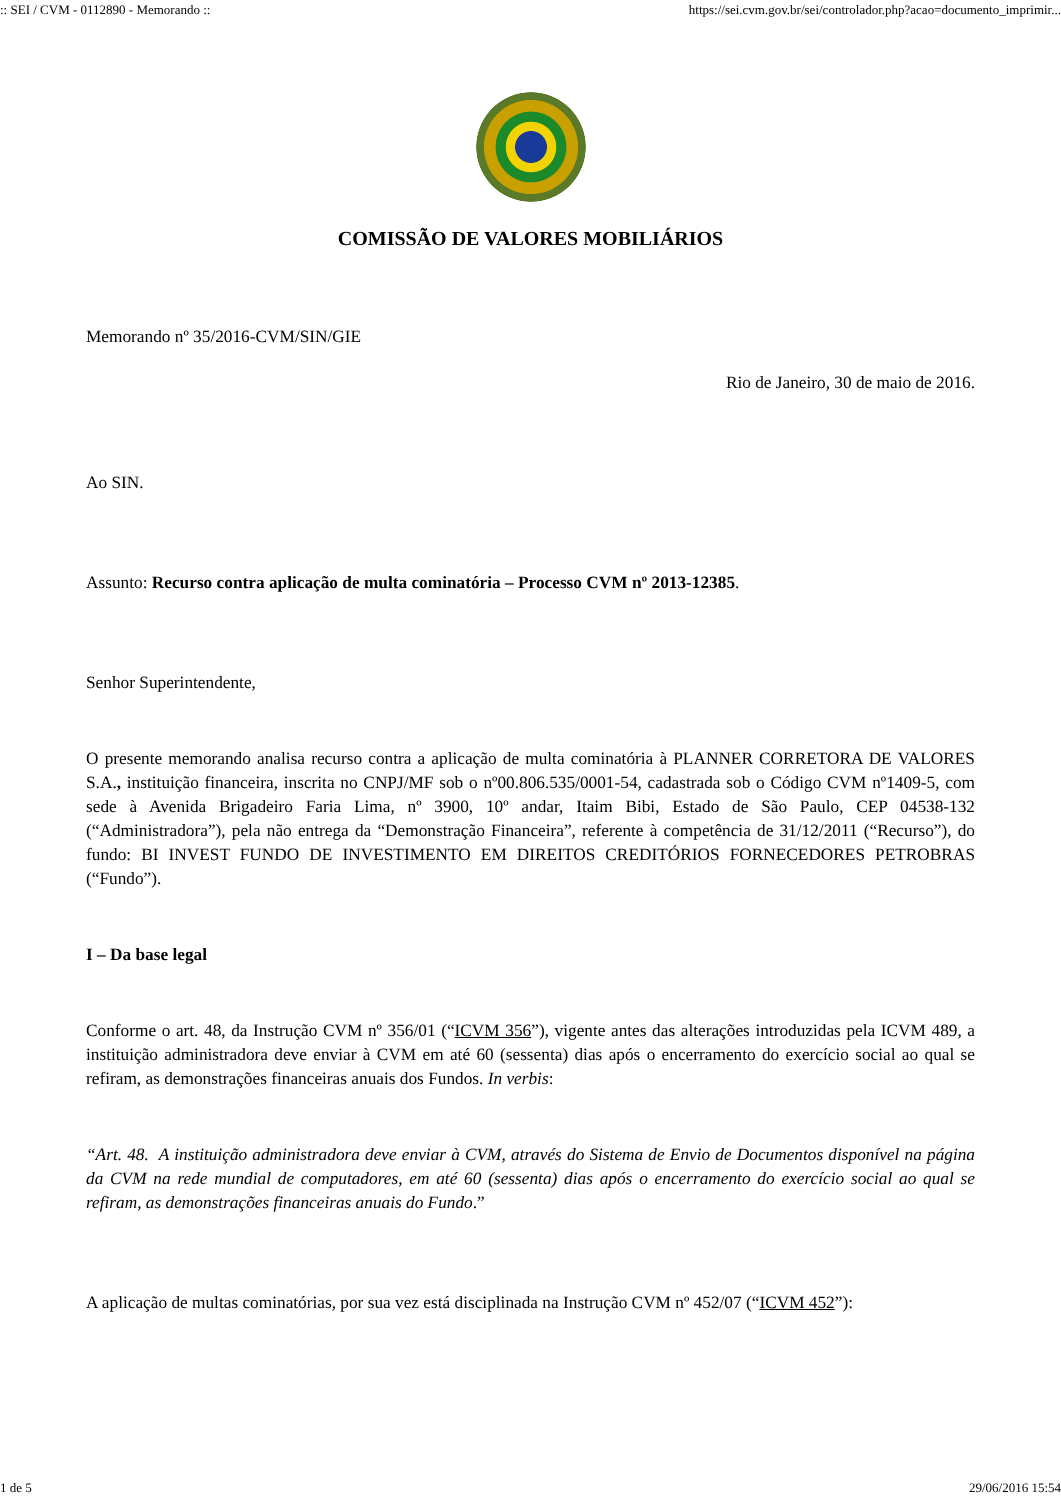:: SEI / CVM - 0112890 - Memorando :: https://sei.cvm.gov.br/sei/controlador.php?acao=documento_imprimir...
COMISSÃO DE VALORES MOBILIÁRIOS
Memorando nº 35/2016-CVM/SIN/GIE
Rio de Janeiro, 30 de maio de 2016.
Ao SIN.
Assunto: Recurso contra aplicação de multa cominatória – Processo CVM nº 2013-12385.
Senhor Superintendente,
O presente memorando analisa recurso contra a aplicação de multa cominatória à PLANNER CORRETORA DE VALORES S.A., instituição financeira, inscrita no CNPJ/MF sob o nº00.806.535/0001-54, cadastrada sob o Código CVM nº1409-5, com sede à Avenida Brigadeiro Faria Lima, nº 3900, 10º andar, Itaim Bibi, Estado de São Paulo, CEP 04538-132 (“Administradora”), pela não entrega da “Demonstração Financeira”, referente à competência de 31/12/2011 (“Recurso”), do fundo: BI INVEST FUNDO DE INVESTIMENTO EM DIREITOS CREDITÓRIOS FORNECEDORES PETROBRAS (“Fundo”).
I – Da base legal
Conforme o art. 48, da Instrução CVM nº 356/01 (“ICVM 356”), vigente antes das alterações introduzidas pela ICVM 489, a instituição administradora deve enviar à CVM em até 60 (sessenta) dias após o encerramento do exercício social ao qual se refiram, as demonstrações financeiras anuais dos Fundos. In verbis:
“Art. 48. A instituição administradora deve enviar à CVM, através do Sistema de Envio de Documentos disponível na página da CVM na rede mundial de computadores, em até 60 (sessenta) dias após o encerramento do exercício social ao qual se refiram, as demonstrações financeiras anuais do Fundo.”
A aplicação de multas cominatórias, por sua vez está disciplinada na Instrução CVM nº 452/07 (“ICVM 452”):
1 de 5 29/06/2016 15:54